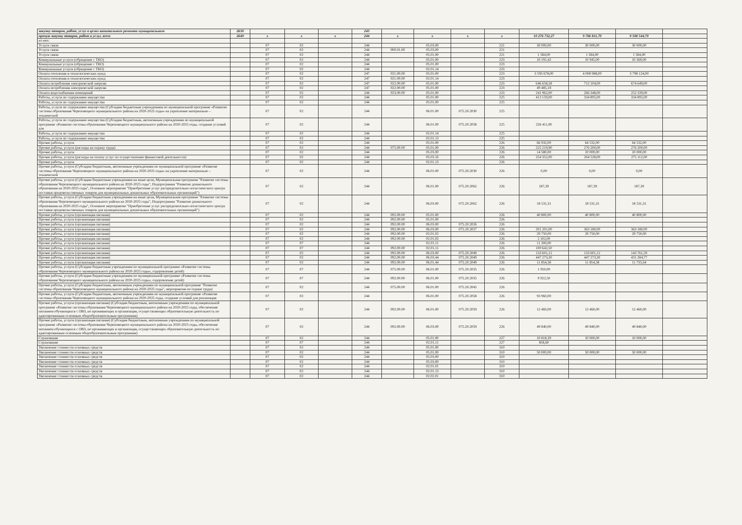| закупку товаров, работ, услуг в целях капитального ремонта муниципального | 2630 | | | | 243 | | | | | | | | |
| прочую закупку товаров, работ и услуг, всего | 2640 | x | x | x | 244 | x | x | x | x | 10 276 732,27 | 9 766 811,70 | 9 508 544,70 | |
| из них: | | | | | | | | | | | | | |
| Услуги связи | | 07 | 02 | | 244 | | 05.03.00 | | 221 | 30 000,00 | 30 000,00 | 30 000,00 | |
| Услуги связи | | 07 | 02 | | 244 | 000.01.00 | 05.03.00 | | 221 | | | | |
| Услуги связи | | 07 | 02 | | 244 | | 05.01.00 | | 221 | 1 584,00 | 1 584,00 | 1 584,00 | |
| Коммунальные услуги (обращение с ТКО) | | 07 | 02 | | 244 | | 05.01.00 | | 223 | 10 191,42 | 10 945,00 | 10 369,00 | |
| Коммунальные услуги (обращение с ТКО) | | 07 | 02 | | 244 | | 05.01.00 | | 223 | | | | |
| Коммунальные услуги (обращение с ТКО) | | 07 | 02 | | 244 | | 02.01.14 | | 223 | | | | |
| Оплата отопления и технологических нужд | | 07 | 02 | | 247 | 021.00.00 | 05.01.00 | | 223 | 3 593 678,00 | 4 008 988,00 | 3 798 124,00 | |
| Оплата отопления и технологических нужд | | 07 | 02 | | 247 | 021.00.00 | 02.01.14 | | 223 | | | | |
| Оплата потребления электрической энергии | | 07 | 02 | | 247 | 022.00.00 | 05.01.00 | | 223 | 646 658,58 | 712 104,00 | 674 649,00 | |
| Оплата потребления электрической энергии | | 07 | 02 | | 247 | 022.00.00 | 05.01.00 | | 223 | 49 485,18 | | | |
| Оплата водоснабжения помещений | | 07 | 02 | | 244 | 023.00.00 | 05.01.00 | | 223 | 241 962,00 | 266 348,00 | 252 339,00 | |
| Работы, услуги по содержанию имущества | | 07 | 02 | | 244 | | 05.01.00 | | 225 | 413 159,00 | 334 895,00 | 334 895,00 | |
| Работы, услуги по содержанию имущества | | 07 | 02 | | 244 | | 05.01.00 | | 225 | | | | |
| Работы, услуги по содержанию имущества (Субсидии бюджетным учреждениям по муниципальной программе «Развитие системы образования Череповецкого муниципального района на 2020-2025 годы» на укрепление материально – технической | | 07 | 02 | | 244 | | 06.01.00 | 075.20.2030 | 225 | | | | |
| Работы, услуги по содержанию имущества (Субсидии бюджетным, автономным учреждениям по муниципальной программе «Развитие системы образования Череповецкого муниципального района на 2020-2025 годы, создание условий для | | 07 | 02 | | 244 | | 06.01.00 | 075.20.2058 | 225 | 226 411,00 | | | |
| Работы, услуги по содержанию имущества | | 07 | 02 | | 244 | | 02.01.14 | | 225 | | | | |
| Работы, услуги по содержанию имущества | | 07 | 02 | | 244 | | 02.01.13 | | 225 | | | | |
| Прочие работы, услуги | | 07 | 02 | | 244 | | 05.01.00 | | 226 | 66 932,00 | 64 532,00 | 64 532,00 | |
| Прочие работы, услуги (расходы на охрану труда) | | 07 | 02 | | 244 | 075.00.00 | 05.01.00 | | 226 | 225 219,90 | 276 200,00 | 276 200,00 | |
| Прочие работы, услуги | | 07 | 02 | | 244 | | 05.03.00 | | 226 | 14 580,00 | 10 000,00 | 10 000,00 | |
| Прочие работы, услуги (расходы на оплату услуг по осуществлению финансовой деятельности) | | 07 | 02 | | 244 | | 05.03.16 | | 226 | 254 352,00 | 264 528,00 | 275 112,00 | |
| Прочие работы, услуги | | 07 | 02 | | 244 | | 02.01.13 | | 226 | | | | |
| Прочие работы, услуги (Субсидии бюджетным, автономным учреждениям по муниципальной программе «Развитие системы образования Череповецкого муниципального района на 2020-2025 годы» на укрепление материально – технической | | 07 | 02 | | 244 | | 06.01.00 | 075.20.2030 | 226 | 0,00 | 0,00 | 0,00 | |
| Прочие работы, услуги (Субсидии бюджетным учреждениям на иные цели, Муниципальная программа "Развитие системы образования Череповецкого муниципального района на 2020-2025 годы", Подпрограмма "Развитие дошкольного образования на 2020-2025 годы", Основное мероприятие "Приобретение услуг распределительно-логистического центра поставки продовольственных товаров для муниципальных дошкольных образовательных организаций") | | 07 | 02 | | 244 | | 06.01.00 | 075.20.2062 | 226 | 187,39 | 187,39 | 187,39 | |
| Прочие работы, услуги (Субсидии бюджетным учреждениям на иные цели, Муниципальная программа "Развитие системы образования Череповецкого муниципального района на 2020-2025 годы", Подпрограмма "Развитие дошкольного образования на 2020-2025 годы", Основное мероприятие "Приобретение услуг распределительно-логистического центра поставки продовольственных товаров для муниципальных дошкольных образовательных организаций") | | 07 | 02 | | 244 | | 06.03.00 | 075.20.2062 | 226 | 18 531,31 | 18 531,31 | 18 531,31 | |
| Прочие работы, услуги (организация питания) | | 07 | 02 | | 244 | 092.00.00 | 05.01.00 | | 226 | 40 800,00 | 40 800,00 | 40 800,00 | |
| Прочие работы, услуги (организация питания) | | 07 | 02 | | 244 | 092.00.00 | 05.01.00 | | 226 | | | | |
| Прочие работы, услуги (организация питания) | | 07 | 02 | | 244 | 092.00.00 | 06.03.00 | 075.20.2026 | 226 | | | | |
| Прочие работы, услуги (организация питания) | | 07 | 02 | | 244 | 092.00.00 | 06.03.00 | 075.20.2027 | 226 | 201 201,00 | 363 180,00 | 363 180,00 | |
| Прочие работы, услуги (организация питания) | | 07 | 02 | | 244 | 092.00.00 | 02.01.02 | | 226 | 29 750,00 | 29 750,00 | 29 750,00 | |
| Прочие работы, услуги (организация питания) | | 07 | 02 | | 244 | 092.00.00 | 02.01.02 | | 226 | 2 102,00 | | | |
| Прочие работы, услуги (организация питания) | | 07 | 07 | | 244 | | 02.01.11 | | 226 | 11 200,00 | | | |
| Прочие работы, услуги (организация питания) | | 07 | 07 | | 244 | 092.00.00 | 02.01.11 | | 226 | 100 642,50 | | | |
| Прочие работы, услуги (организация питания) | | 07 | 02 | | 244 | 092.00.00 | 06.03.00 | 075.20.2049 | 226 | 133 601,12 | 133 601,12 | 143 761,59 | |
| Прочие работы, услуги (организация питания) | | 07 | 02 | | 244 | 092.00.00 | 06.03.44 | 075.20.2049 | 226 | 447 273,30 | 447 273,30 | 431 284,77 | |
| Прочие работы, услуги (организация питания) | | 07 | 02 | | 244 | 092.00.00 | 06.01.44 | 075.20.2049 | 226 | 11 854,58 | 11 854,58 | 11 735,64 | |
| Прочие работы, услуги (Субсидии бюджетным учреждениям по муниципальной программе «Развитие системы образования Череповецкого муниципального района на 2020-2025 годы», оздоровление детей) | | 07 | 07 | | 244 | 075.00.00 | 06.01.00 | 075.20.2035 | 226 | 1 950,00 | | | |
| Прочие работы, услуги (Субсидии бюджетным учреждениям по муниципальной программе «Развитие системы образования Череповецкого муниципального района на 2020-2025 годы», оздоровление детей) | | 07 | 07 | | 244 | 092.00.00 | 06.01.00 | 075.20.2035 | 226 | 9 922,50 | | | |
| Прочие работы, услуги (Субсидии бюджетным, автономным учреждениям по муниципальной программе "Развитие системы образования Череповецкого муниципального района на 2020-2025 годы", мероприятия по охране труда) | | 07 | 02 | | 244 | 075.00.00 | 06.01.00 | 075.20.2045 | 226 | | | | |
| Прочие работы, услуги (Субсидии бюджетным, автономным учреждениям по муниципальной программе «Развитие системы образования Череповецкого муниципального района на 2020-2025 годы, создание условий для реализации | | 07 | 02 | | 244 | | 06.01.00 | 075.20.2058 | 226 | 93 960,00 | | | |
| Прочие работы, услуги (организация питания) (Субсидии бюджетным, автономным учреждениям по муниципальной программе «Развитие системы образования Череповецкого муниципального района на 2020-2025 годы, обеспечение питанием обучающихся с ОВЗ, не проживающих в организация, осуществляющих образовательную деятельность по адаптированным основным общеобразовательным программам) | | 07 | 02 | | 244 | 092.00.00 | 06.01.00 | 075.20.2059 | 226 | 12 460,00 | 12 460,00 | 12 460,00 | |
| Прочие работы, услуги (организация питания) (Субсидии бюджетным, автономным учреждениям по муниципальной программе «Развитие системы образования Череповецкого муниципального района на 2020-2025 годы, обеспечение питанием обучающихся с ОВЗ, не проживающих в организация, осуществляющих образовательную деятельность по адаптированным основным общеобразовательным программам) | | 07 | 02 | | 244 | 092.00.00 | 06.03.00 | 075.20.2059 | 226 | 49 840,00 | 49 840,00 | 49 840,00 | |
| Страхование | | 07 | 02 | | 244 | | 05.01.00 | | 227 | 10 818,39 | 10 000,00 | 10 000,00 | |
| Страхование | | 07 | 07 | | 244 | | 02.01.11 | | 227 | 858,60 | | | |
| Увеличение стоимости основных средств | | 07 | 02 | | 244 | | 05.01.00 | | 310 | | | | |
| Увеличение стоимости основных средств | | 07 | 02 | | 244 | | 05.01.00 | | 310 | 50 000,00 | 50 000,00 | 50 000,00 | |
| Увеличение стоимости основных средств | | 07 | 02 | | 244 | | 05.03.00 | | 310 | | | | |
| Увеличение стоимости основных средств | | 07 | 02 | | 244 | | 05.03.00 | | 310 | | | | |
| Увеличение стоимости основных средств | | 07 | 02 | | 244 | | 02.01.01 | | 310 | | | | |
| Увеличение стоимости основных средств | | 07 | 02 | | 244 | | 02.01.13 | | 310 | | | | |
| Увеличение стоимости основных средств | | 07 | 02 | | 244 | | 02.02.01 | | 310 | | | | |